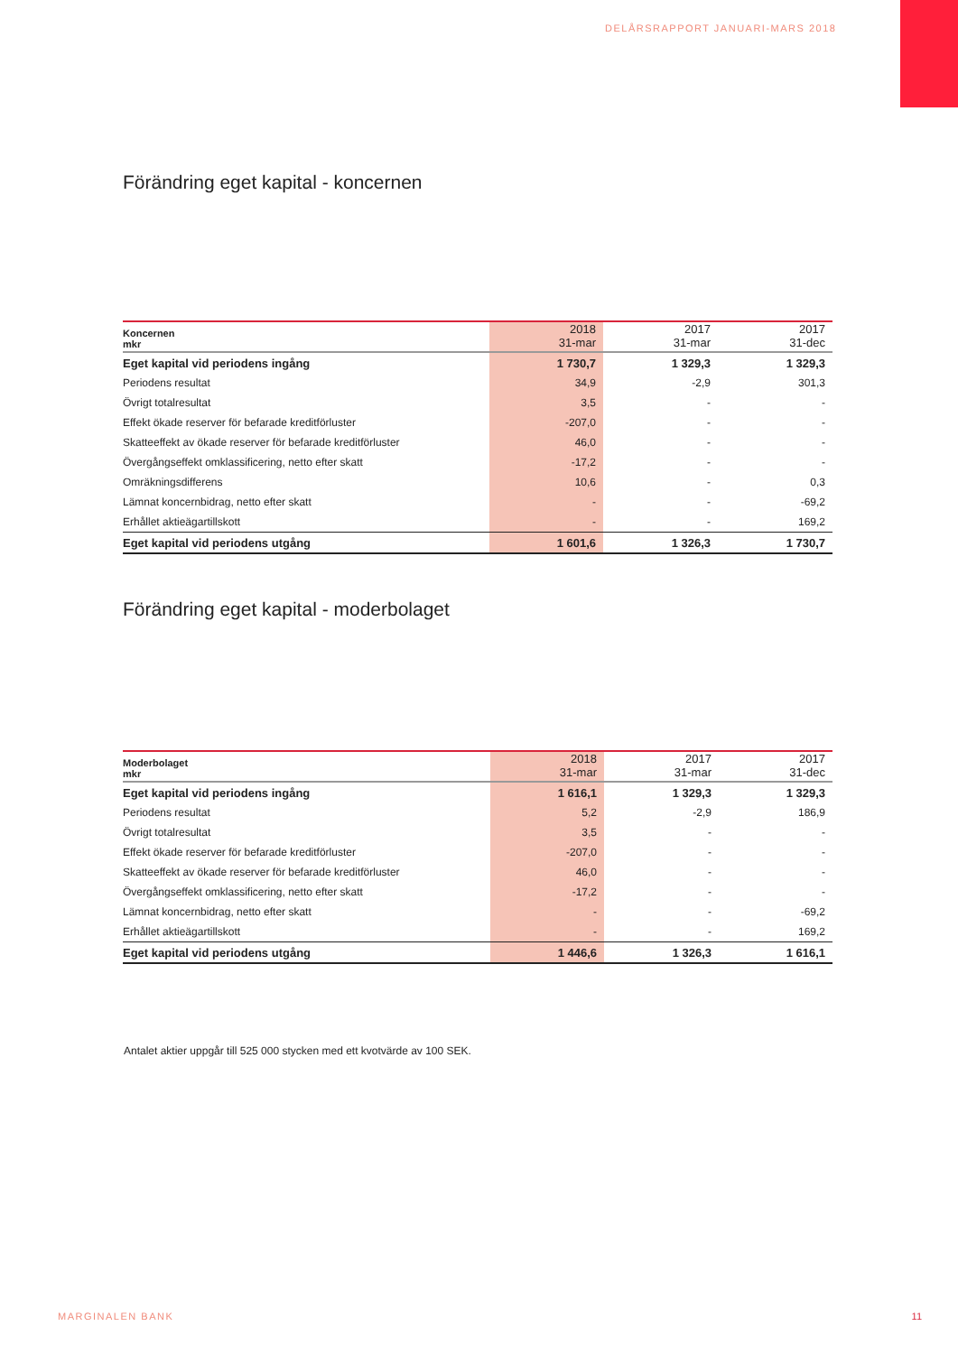DELÅRSRAPPORT JANUARI-MARS 2018
Förändring eget kapital - koncernen
| Koncernen mkr | 2018 31-mar | 2017 31-mar | 2017 31-dec |
| --- | --- | --- | --- |
| Eget kapital vid periodens ingång | 1 730,7 | 1 329,3 | 1 329,3 |
| Periodens resultat | 34,9 | -2,9 | 301,3 |
| Övrigt totalresultat | 3,5 | - | - |
| Effekt ökade reserver för befarade kreditförluster | -207,0 | - | - |
| Skatteeffekt av ökade reserver för befarade kreditförluster | 46,0 | - | - |
| Övergångseffekt omklassificering, netto efter skatt | -17,2 | - | - |
| Omräkningsdifferens | 10,6 | - | 0,3 |
| Lämnat koncernbidrag, netto efter skatt | - | - | -69,2 |
| Erhållet aktieägartillskott | - | - | 169,2 |
| Eget kapital vid periodens utgång | 1 601,6 | 1 326,3 | 1 730,7 |
Förändring eget kapital - moderbolaget
| Moderbolaget mkr | 2018 31-mar | 2017 31-mar | 2017 31-dec |
| --- | --- | --- | --- |
| Eget kapital vid periodens ingång | 1 616,1 | 1 329,3 | 1 329,3 |
| Periodens resultat | 5,2 | -2,9 | 186,9 |
| Övrigt totalresultat | 3,5 | - | - |
| Effekt ökade reserver för befarade kreditförluster | -207,0 | - | - |
| Skatteeffekt av ökade reserver för befarade kreditförluster | 46,0 | - | - |
| Övergångseffekt omklassificering, netto efter skatt | -17,2 | - | - |
| Lämnat koncernbidrag, netto efter skatt | - | - | -69,2 |
| Erhållet aktieägartillskott | - | - | 169,2 |
| Eget kapital vid periodens utgång | 1 446,6 | 1 326,3 | 1 616,1 |
Antalet aktier uppgår till 525 000 stycken med ett kvotvärde av 100 SEK.
MARGINALEN BANK 11